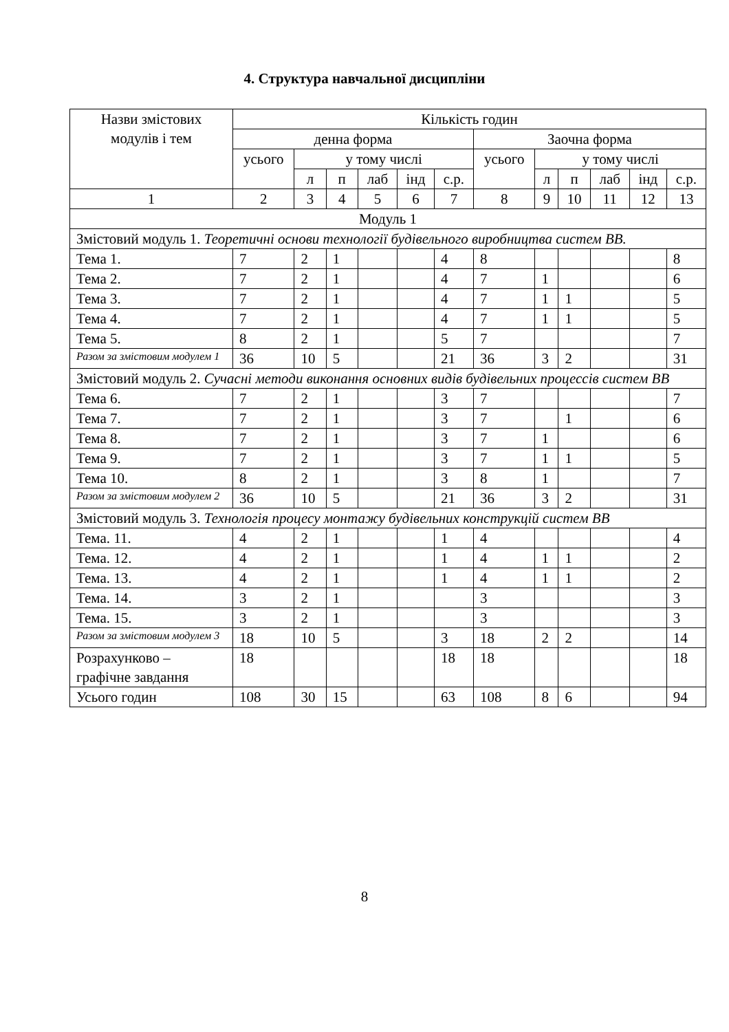4. Структура навчальної дисципліни
| Назви змістових модулів і тем | Кількість годин | | | | | | | | | | | |
| --- | --- | --- | --- | --- | --- | --- | --- | --- | --- | --- | --- | --- |
| | денна форма | | | | | | Заочна форма | | | | | |
| | усього | у тому числі | | | | | усього | у тому числі | | | | |
| | | л | п | лаб | інд | с.р. | | л | п | лаб | інд | с.р. |
| 1 | 2 | 3 | 4 | 5 | 6 | 7 | 8 | 9 | 10 | 11 | 12 | 13 |
| Модуль 1 | | | | | | | | | | | | |
| Змістовий модуль 1. Теоретичні основи технології будівельного виробництва систем ВВ. | | | | | | | | | | | | |
| Тема 1. | 7 | 2 | 1 | | | 4 | 8 | | | | | 8 |
| Тема 2. | 7 | 2 | 1 | | | 4 | 7 | 1 | | | | 6 |
| Тема 3. | 7 | 2 | 1 | | | 4 | 7 | 1 | 1 | | | 5 |
| Тема 4. | 7 | 2 | 1 | | | 4 | 7 | 1 | 1 | | | 5 |
| Тема 5. | 8 | 2 | 1 | | | 5 | 7 | | | | | 7 |
| Разом за змістовим модулем 1 | 36 | 10 | 5 | | | 21 | 36 | 3 | 2 | | | 31 |
| Змістовий модуль 2. Сучасні методи виконання основних видів будівельних процессів систем ВВ | | | | | | | | | | | | |
| Тема 6. | 7 | 2 | 1 | | | 3 | 7 | | | | | 7 |
| Тема 7. | 7 | 2 | 1 | | | 3 | 7 | | 1 | | | 6 |
| Тема 8. | 7 | 2 | 1 | | | 3 | 7 | 1 | | | | 6 |
| Тема 9. | 7 | 2 | 1 | | | 3 | 7 | 1 | 1 | | | 5 |
| Тема 10. | 8 | 2 | 1 | | | 3 | 8 | 1 | | | | 7 |
| Разом за змістовим модулем 2 | 36 | 10 | 5 | | | 21 | 36 | 3 | 2 | | | 31 |
| Змістовий модуль 3. Технологія процесу монтажу будівельних конструкцій систем ВВ | | | | | | | | | | | | |
| Тема. 11. | 4 | 2 | 1 | | | 1 | 4 | | | | | 4 |
| Тема. 12. | 4 | 2 | 1 | | | 1 | 4 | 1 | 1 | | | 2 |
| Тема. 13. | 4 | 2 | 1 | | | 1 | 4 | 1 | 1 | | | 2 |
| Тема. 14. | 3 | 2 | 1 | | | | 3 | | | | | 3 |
| Тема. 15. | 3 | 2 | 1 | | | | 3 | | | | | 3 |
| Разом за змістовим модулем 3 | 18 | 10 | 5 | | | 3 | 18 | 2 | 2 | | | 14 |
| Розрахунково – графічне завдання | 18 | | | | | 18 | 18 | | | | | 18 |
| Усього годин | 108 | 30 | 15 | | | 63 | 108 | 8 | 6 | | | 94 |
8